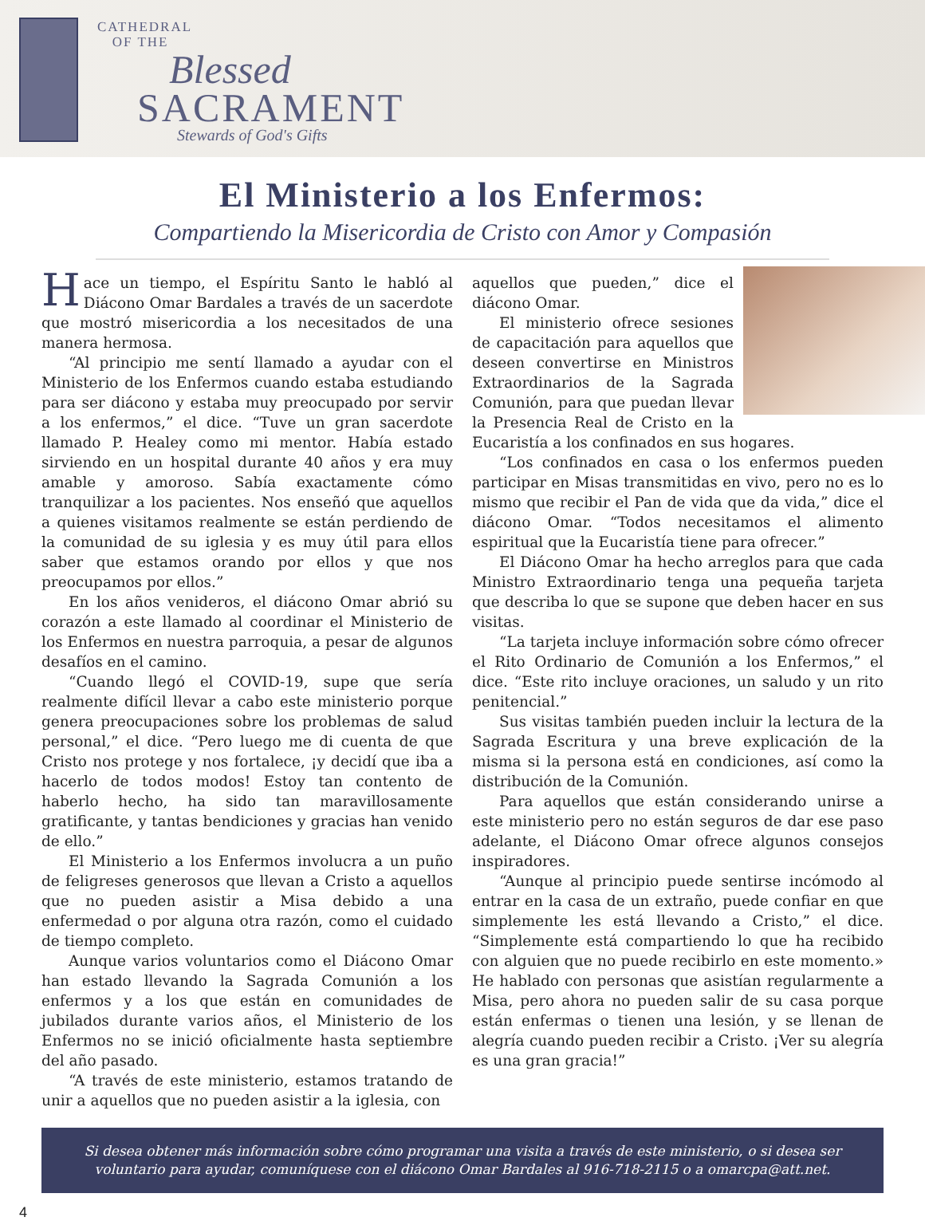CATHEDRAL
OF THE
Blessed
SACRAMENT
Stewards of God's Gifts
El Ministerio a los Enfermos:
Compartiendo la Misericordia de Cristo con Amor y Compasión
Hace un tiempo, el Espíritu Santo le habló al Diácono Omar Bardales a través de un sacerdote que mostró misericordia a los necesitados de una manera hermosa.
“Al principio me sentí llamado a ayudar con el Ministerio de los Enfermos cuando estaba estudiando para ser diácono y estaba muy preocupado por servir a los enfermos,” el dice. “Tuve un gran sacerdote llamado P. Healey como mi mentor. Había estado sirviendo en un hospital durante 40 años y era muy amable y amoroso. Sabía exactamente cómo tranquilizar a los pacientes. Nos enseñó que aquellos a quienes visitamos realmente se están perdiendo de la comunidad de su iglesia y es muy útil para ellos saber que estamos orando por ellos y que nos preocupamos por ellos.”
En los años venideros, el diácono Omar abrió su corazón a este llamado al coordinar el Ministerio de los Enfermos en nuestra parroquia, a pesar de algunos desafíos en el camino.
“Cuando llegó el COVID-19, supe que sería realmente difícil llevar a cabo este ministerio porque genera preocupaciones sobre los problemas de salud personal,” el dice. “Pero luego me di cuenta de que Cristo nos protege y nos fortalece, ¡y decidí que iba a hacerlo de todos modos! Estoy tan contento de haberlo hecho, ha sido tan maravillosamente gratificante, y tantas bendiciones y gracias han venido de ello.”
El Ministerio a los Enfermos involucra a un puño de feligreses generosos que llevan a Cristo a aquellos que no pueden asistir a Misa debido a una enfermedad o por alguna otra razón, como el cuidado de tiempo completo.
Aunque varios voluntarios como el Diácono Omar han estado llevando la Sagrada Comunión a los enfermos y a los que están en comunidades de jubilados durante varios años, el Ministerio de los Enfermos no se inició oficialmente hasta septiembre del año pasado.
“A través de este ministerio, estamos tratando de unir a aquellos que no pueden asistir a la iglesia, con
aquellos que pueden,” dice el diácono Omar.
El ministerio ofrece sesiones de capacitación para aquellos que deseen convertirse en Ministros Extraordinarios de la Sagrada Comunión, para que puedan llevar la Presencia Real de Cristo en la Eucaristía a los confinados en sus hogares.
“Los confinados en casa o los enfermos pueden participar en Misas transmitidas en vivo, pero no es lo mismo que recibir el Pan de vida que da vida,” dice el diácono Omar. “Todos necesitamos el alimento espiritual que la Eucaristía tiene para ofrecer.”
El Diácono Omar ha hecho arreglos para que cada Ministro Extraordinario tenga una pequeña tarjeta que describa lo que se supone que deben hacer en sus visitas.
“La tarjeta incluye información sobre cómo ofrecer el Rito Ordinario de Comunión a los Enfermos,” el dice. “Este rito incluye oraciones, un saludo y un rito penitencial.”
Sus visitas también pueden incluir la lectura de la Sagrada Escritura y una breve explicación de la misma si la persona está en condiciones, así como la distribución de la Comunión.
Para aquellos que están considerando unirse a este ministerio pero no están seguros de dar ese paso adelante, el Diácono Omar ofrece algunos consejos inspiradores.
“Aunque al principio puede sentirse incómodo al entrar en la casa de un extraño, puede confiar en que simplemente les está llevando a Cristo,” el dice. “Simplemente está compartiendo lo que ha recibido con alguien que no puede recibirlo en este momento.» He hablado con personas que asistían regularmente a Misa, pero ahora no pueden salir de su casa porque están enfermas o tienen una lesión, y se llenan de alegría cuando pueden recibir a Cristo. ¡Ver su alegría es una gran gracia!”
Si desea obtener más información sobre cómo programar una visita a través de este ministerio, o si desea ser voluntario para ayudar, comuníquese con el diácono Omar Bardales al 916-718-2115 o a omarcpa@att.net.
4